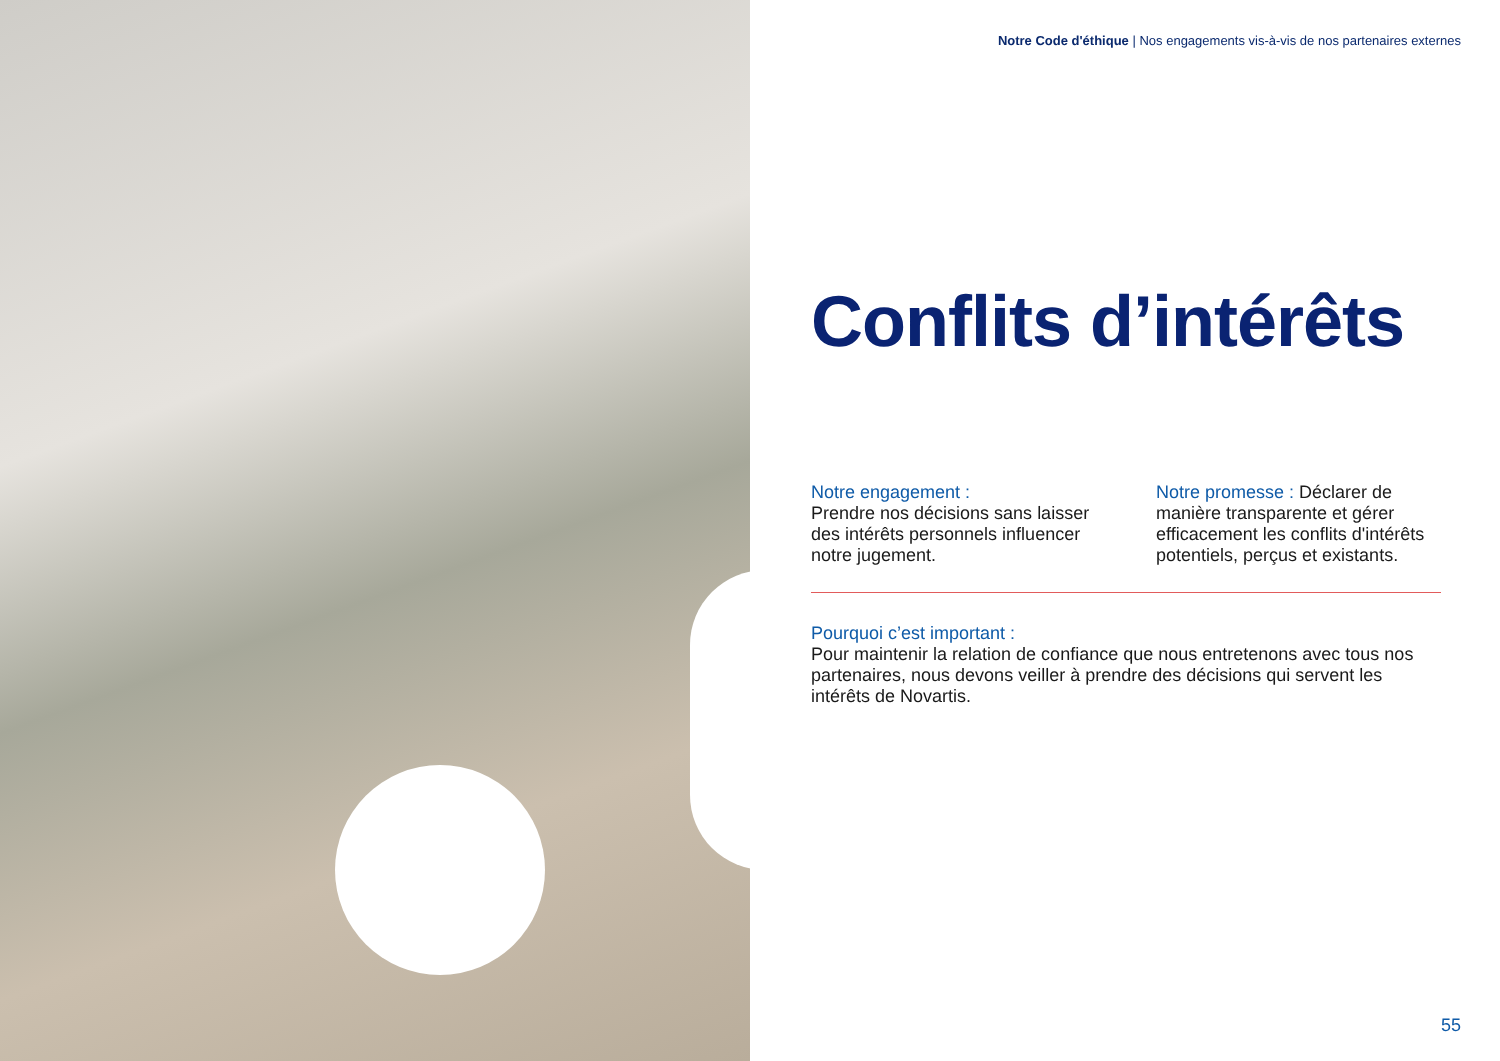Notre Code d'éthique | Nos engagements vis-à-vis de nos partenaires externes
Conflits d’intérêts
Notre engagement :
Prendre nos décisions sans laisser des intérêts personnels influencer notre jugement.
Notre promesse : Déclarer de manière transparente et gérer efficacement les conflits d'intérêts potentiels, perçus et existants.
Pourquoi c’est important :
Pour maintenir la relation de confiance que nous entretenons avec tous nos partenaires, nous devons veiller à prendre des décisions qui servent les intérêts de Novartis.
55